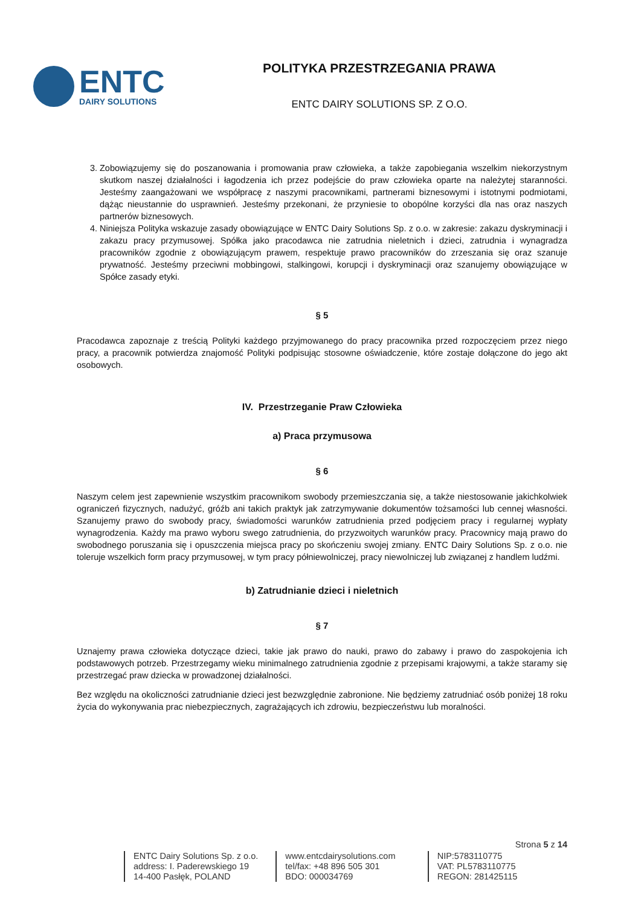ENTC
DAIRY SOLUTIONS
POLITYKA PRZESTRZEGANIA PRAWA
ENTC DAIRY SOLUTIONS SP. Z O.O.
3. Zobowiązujemy się do poszanowania i promowania praw człowieka, a także zapobiegania wszelkim niekorzystnym skutkom naszej działalności i łagodzenia ich przez podejście do praw człowieka oparte na należytej staranności. Jesteśmy zaangażowani we współpracę z naszymi pracownikami, partnerami biznesowymi i istotnymi podmiotami, dążąc nieustannie do usprawnień. Jesteśmy przekonani, że przyniesie to obopólne korzyści dla nas oraz naszych partnerów biznesowych.
4. Niniejsza Polityka wskazuje zasady obowiązujące w ENTC Dairy Solutions Sp. z o.o. w zakresie: zakazu dyskryminacji i zakazu pracy przymusowej. Spółka jako pracodawca nie zatrudnia nieletnich i dzieci, zatrudnia i wynagradza pracowników zgodnie z obowiązującym prawem, respektuje prawo pracowników do zrzeszania się oraz szanuje prywatność. Jesteśmy przeciwni mobbingowi, stalkingowi, korupcji i dyskryminacji oraz szanujemy obowiązujące w Spółce zasady etyki.
§ 5
Pracodawca zapoznaje z treścią Polityki każdego przyjmowanego do pracy pracownika przed rozpoczęciem przez niego pracy, a pracownik potwierdza znajomość Polityki podpisując stosowne oświadczenie, które zostaje dołączone do jego akt osobowych.
IV. Przestrzeganie Praw Człowieka
a) Praca przymusowa
§ 6
Naszym celem jest zapewnienie wszystkim pracownikom swobody przemieszczania się, a także niestosowanie jakichkolwiek ograniczeń fizycznych, nadużyć, gróźb ani takich praktyk jak zatrzymywanie dokumentów tożsamości lub cennej własności. Szanujemy prawo do swobody pracy, świadomości warunków zatrudnienia przed podjęciem pracy i regularnej wypłaty wynagrodzenia. Każdy ma prawo wyboru swego zatrudnienia, do przyzwoitych warunków pracy. Pracownicy mają prawo do swobodnego poruszania się i opuszczenia miejsca pracy po skończeniu swojej zmiany. ENTC Dairy Solutions Sp. z o.o. nie toleruje wszelkich form pracy przymusowej, w tym pracy półniewolniczej, pracy niewolniczej lub związanej z handlem ludźmi.
b) Zatrudnianie dzieci i nieletnich
§ 7
Uznajemy prawa człowieka dotyczące dzieci, takie jak prawo do nauki, prawo do zabawy i prawo do zaspokojenia ich podstawowych potrzeb. Przestrzegamy wieku minimalnego zatrudnienia zgodnie z przepisami krajowymi, a także staramy się przestrzegać praw dziecka w prowadzonej działalności.
Bez względu na okoliczności zatrudnianie dzieci jest bezwzględnie zabronione. Nie będziemy zatrudniać osób poniżej 18 roku życia do wykonywania prac niebezpiecznych, zagrażających ich zdrowiu, bezpieczeństwu lub moralności.
Strona 5 z 14
ENTC Dairy Solutions Sp. z o.o.
address: I. Paderewskiego 19
14-400 Pasłęk, POLAND
www.entcdairysolutions.com
tel/fax: +48 896 505 301
BDO: 000034769
NIP:5783110775
VAT: PL5783110775
REGON: 281425115